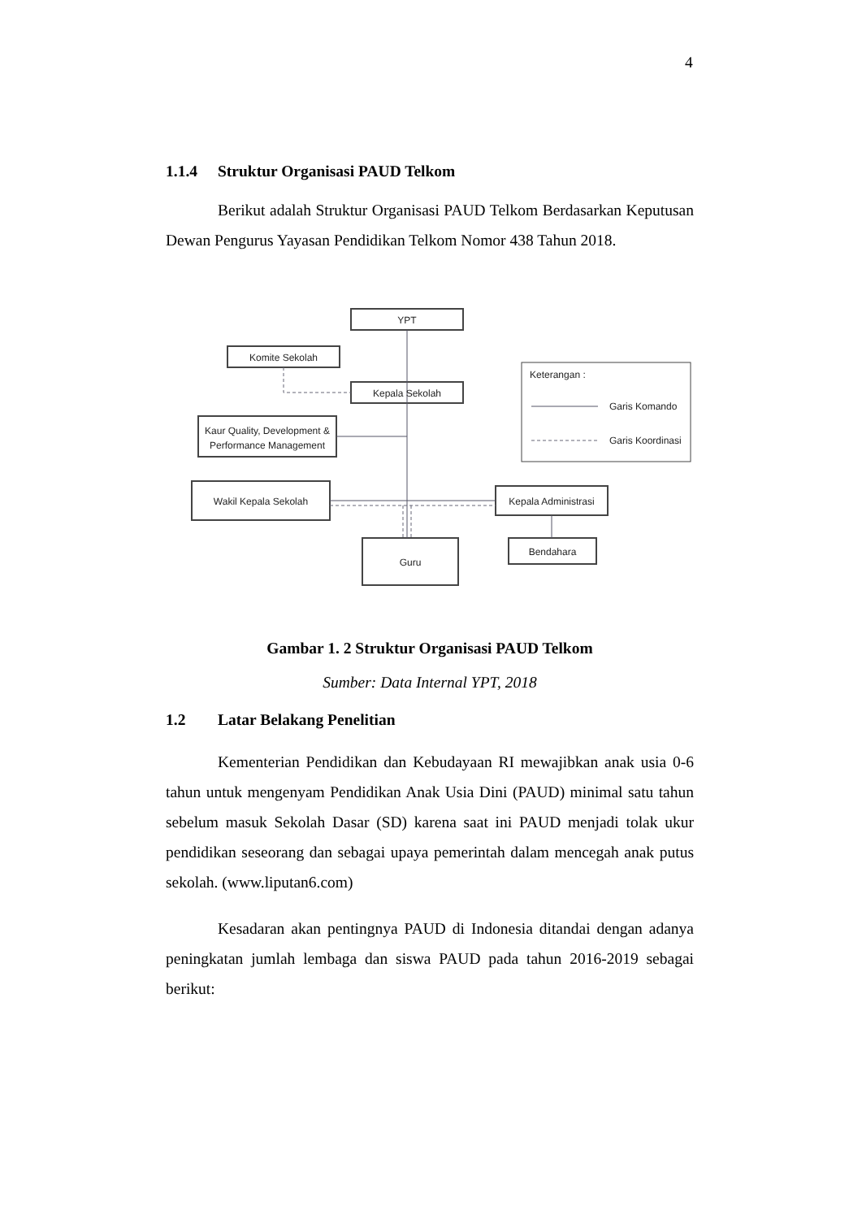4
1.1.4 Struktur Organisasi PAUD Telkom
Berikut adalah Struktur Organisasi PAUD Telkom Berdasarkan Keputusan Dewan Pengurus Yayasan Pendidikan Telkom Nomor 438 Tahun 2018.
YPT
Komite Sekolah
Kepala Sekolah
Kaur Quality, Development &
Performance Management
Wakil Kepala Sekolah
Kepala Administrasi
Guru
Bendahara
Keterangan :
Garis Komando
Garis Koordinasi
Gambar 1. 2 Struktur Organisasi PAUD Telkom
Sumber: Data Internal YPT, 2018
1.2 Latar Belakang Penelitian
Kementerian Pendidikan dan Kebudayaan RI mewajibkan anak usia 0-6 tahun untuk mengenyam Pendidikan Anak Usia Dini (PAUD) minimal satu tahun sebelum masuk Sekolah Dasar (SD) karena saat ini PAUD menjadi tolak ukur pendidikan seseorang dan sebagai upaya pemerintah dalam mencegah anak putus sekolah. (www.liputan6.com)
Kesadaran akan pentingnya PAUD di Indonesia ditandai dengan adanya peningkatan jumlah lembaga dan siswa PAUD pada tahun 2016-2019 sebagai berikut: